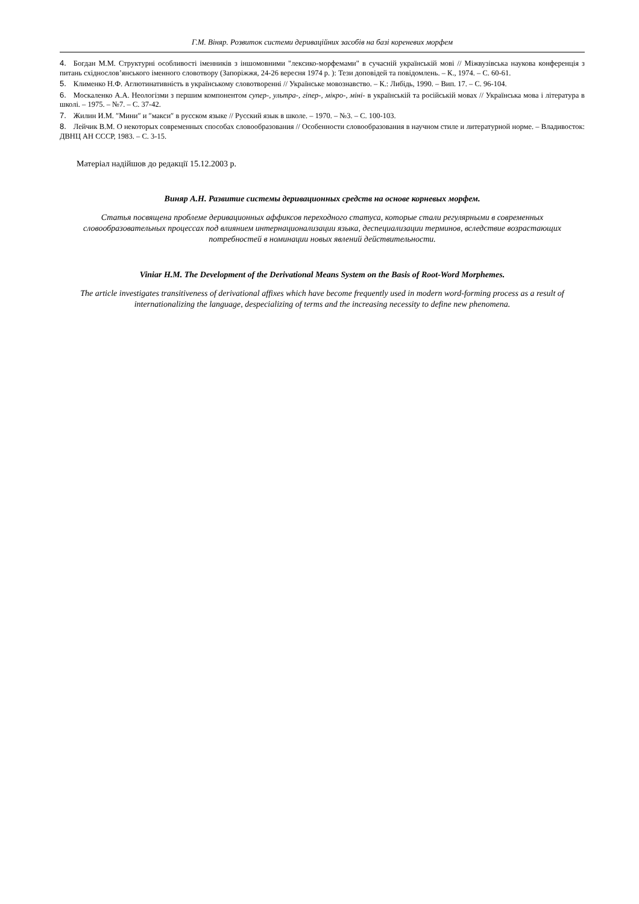Г.М. Віняр. Розвиток системи дериваційних засобів на базі кореневих морфем
4. Богдан М.М. Структурні особливості іменників з іншомовними "лексико-морфемами" в сучасній українській мові // Міжвузівська наукова конференція з питань східнослов’янського іменного словотвору (Запоріжжя, 24-26 вересня 1974 р. ): Тези доповідей та повідомлень. – К., 1974. – С. 60-61.
5. Клименко Н.Ф. Аглютинативність в українському словотворенні // Українське мовознавство. – К.: Либідь, 1990. – Вип. 17. – С. 96-104.
6. Москаленко А.А. Неологізми з першим компонентом супер-, ультра-, гіпер-, мікро-, міні- в українській та російській мовах // Українська мова і література в школі. – 1975. – №7. – С. 37-42.
7. Жилин И.М. ″Мини″ и ″макси″ в русском языке // Русский язык в школе. – 1970. – №3. – С. 100-103.
8. Лейчик В.М. О некоторых современных способах словообразования // Особенности словообразования в научном стиле и литературной норме. – Владивосток: ДВНЦ АН СССР, 1983. – С. 3-15.
Матеріал надійшов до редакції 15.12.2003 р.
Виняр А.Н. Развитие системы деривационных средств на основе корневых морфем.
Статья посвящена проблеме деривационных аффиксов переходного статуса, которые стали регулярными в современных словообразовательных процессах под влиянием интернационализации языка, деспециализации терминов, вследствие возрастающих потребностей в номинации новых явлений действительности.
Viniar H.M. The Development of the Derivational Means System on the Basis of Root-Word Morphemes.
The article investigates transitiveness of derivational affixes which have become frequently used in modern word-forming process as a result of internationalizing the language, despecializing of terms and the increasing necessity to define new phenomena.